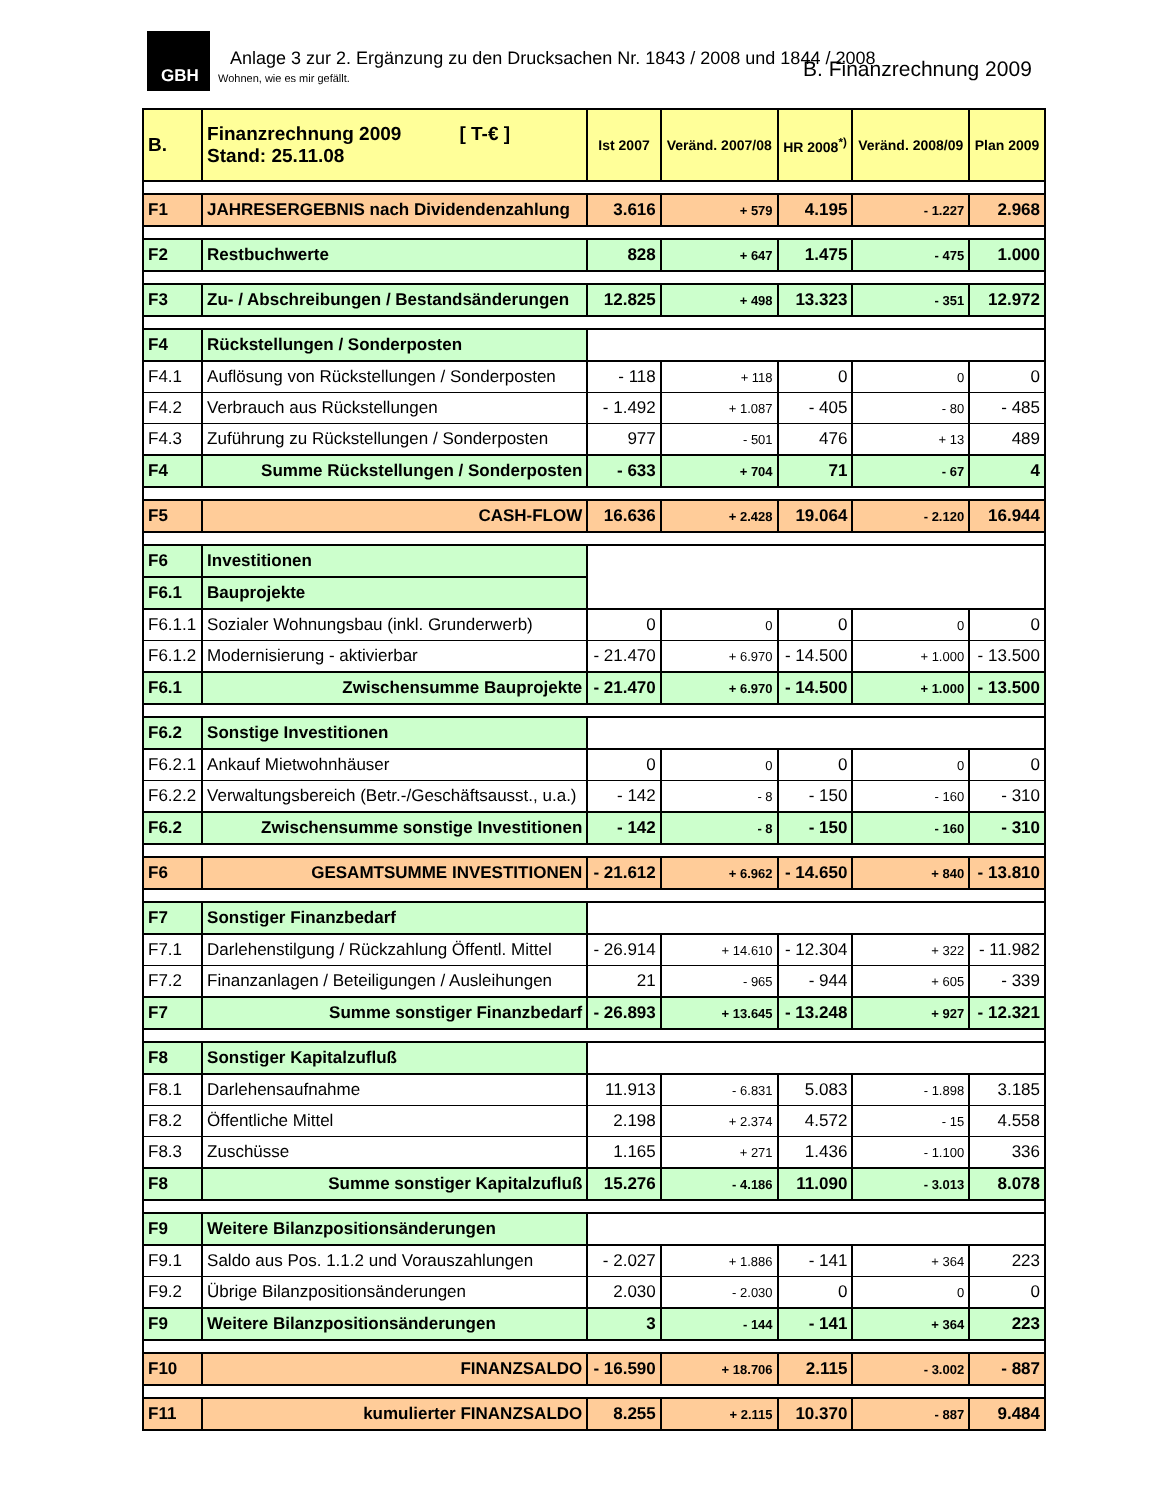GBH
Anlage 3 zur 2. Ergänzung zu den Drucksachen Nr. 1843 / 2008 und 1844 / 2008
Wohnen, wie es mir gefällt. B. Finanzrechnung 2009
| B. | Finanzrechnung 2009 [ T-€ ] Stand: 25.11.08 | Ist 2007 | Veränd. 2007/08 | HR 2008<sup>*)</sup> | Veränd. 2008/09 | Plan 2009 |
| --- | --- | --- | --- | --- | --- | --- |
| F1 | JAHRESERGEBNIS nach Dividendenzahlung | 3.616 | + 579 | 4.195 | - 1.227 | 2.968 |
| F2 | Restbuchwerte | 828 | + 647 | 1.475 | - 475 | 1.000 |
| F3 | Zu- / Abschreibungen / Bestandsänderungen | 12.825 | + 498 | 13.323 | - 351 | 12.972 |
| F4 | Rückstellungen / Sonderposten | | | | | |
| F4.1 | Auflösung von Rückstellungen / Sonderposten | - 118 | + 118 | 0 | 0 | 0 |
| F4.2 | Verbrauch aus Rückstellungen | - 1.492 | + 1.087 | - 405 | - 80 | - 485 |
| F4.3 | Zuführung zu Rückstellungen / Sonderposten | 977 | - 501 | 476 | + 13 | 489 |
| F4 | Summe Rückstellungen / Sonderposten | - 633 | + 704 | 71 | - 67 | 4 |
| F5 | CASH-FLOW | 16.636 | + 2.428 | 19.064 | - 2.120 | 16.944 |
| F6 | Investitionen | | | | | |
| F6.1 | Bauprojekte | | | | | |
| F6.1.1 | Sozialer Wohnungsbau (inkl. Grunderwerb) | 0 | 0 | 0 | 0 | 0 |
| F6.1.2 | Modernisierung - aktivierbar | - 21.470 | + 6.970 | - 14.500 | + 1.000 | - 13.500 |
| F6.1 | Zwischensumme Bauprojekte | - 21.470 | + 6.970 | - 14.500 | + 1.000 | - 13.500 |
| F6.2 | Sonstige Investitionen | | | | | |
| F6.2.1 | Ankauf Mietwohnhäuser | 0 | 0 | 0 | 0 | 0 |
| F6.2.2 | Verwaltungsbereich (Betr.-/Geschäftsausst., u.a.) | - 142 | - 8 | - 150 | - 160 | - 310 |
| F6.2 | Zwischensumme sonstige Investitionen | - 142 | - 8 | - 150 | - 160 | - 310 |
| F6 | GESAMTSUMME INVESTITIONEN | - 21.612 | + 6.962 | - 14.650 | + 840 | - 13.810 |
| F7 | Sonstiger Finanzbedarf | | | | | |
| F7.1 | Darlehenstilgung / Rückzahlung Öffentl. Mittel | - 26.914 | + 14.610 | - 12.304 | + 322 | - 11.982 |
| F7.2 | Finanzanlagen / Beteiligungen / Ausleihungen | 21 | - 965 | - 944 | + 605 | - 339 |
| F7 | Summe sonstiger Finanzbedarf | - 26.893 | + 13.645 | - 13.248 | + 927 | - 12.321 |
| F8 | Sonstiger Kapitalzufluß | | | | | |
| F8.1 | Darlehensaufnahme | 11.913 | - 6.831 | 5.083 | - 1.898 | 3.185 |
| F8.2 | Öffentliche Mittel | 2.198 | + 2.374 | 4.572 | - 15 | 4.558 |
| F8.3 | Zuschüsse | 1.165 | + 271 | 1.436 | - 1.100 | 336 |
| F8 | Summe sonstiger Kapitalzufluß | 15.276 | - 4.186 | 11.090 | - 3.013 | 8.078 |
| F9 | Weitere Bilanzpositionsänderungen | | | | | |
| F9.1 | Saldo aus Pos. 1.1.2 und Vorauszahlungen | - 2.027 | + 1.886 | - 141 | + 364 | 223 |
| F9.2 | Übrige Bilanzpositionsänderungen | 2.030 | - 2.030 | 0 | 0 | 0 |
| F9 | Weitere Bilanzpositionsänderungen | 3 | - 144 | - 141 | + 364 | 223 |
| F10 | FINANZSALDO | - 16.590 | + 18.706 | 2.115 | - 3.002 | - 887 |
| F11 | kumulierter FINANZSALDO | 8.255 | + 2.115 | 10.370 | - 887 | 9.484 |